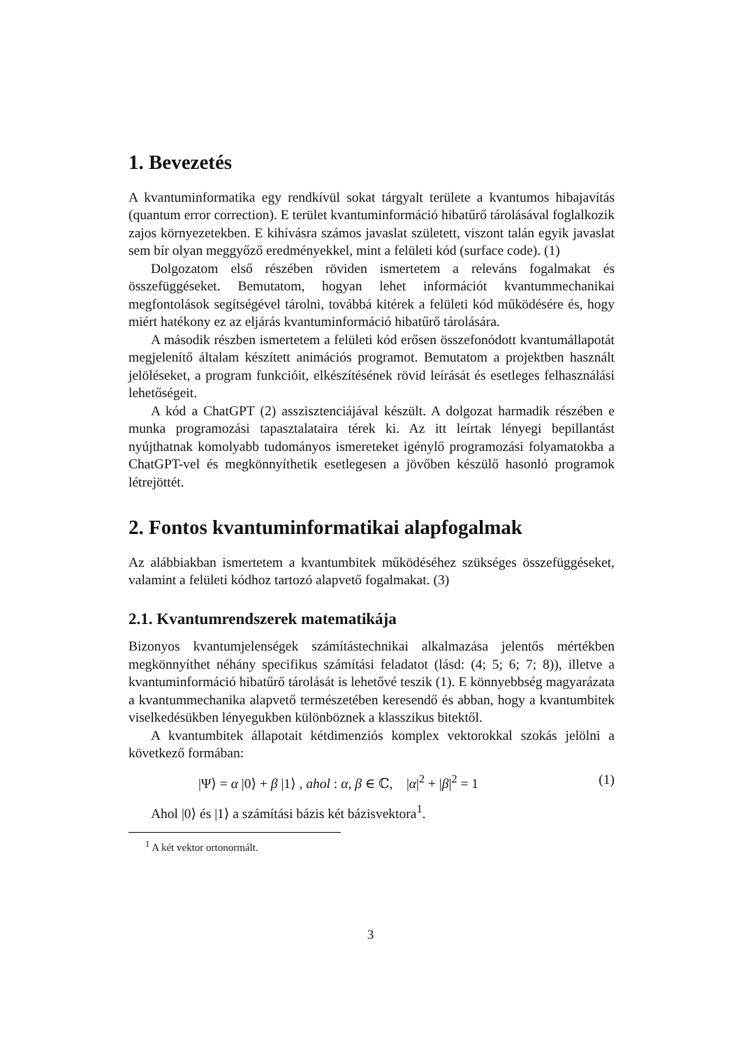1. Bevezetés
A kvantuminformatika egy rendkívül sokat tárgyalt területe a kvantumos hibajavítás (quantum error correction). E terület kvantuminformáció hibatűrő tárolásával foglalkozik zajos környezetekben. E kihívásra számos javaslat született, viszont talán egyik javaslat sem bír olyan meggyőző eredményekkel, mint a felületi kód (surface code). (1)
Dolgozatom első részében röviden ismertetem a releváns fogalmakat és összefüggéseket. Bemutatom, hogyan lehet információt kvantummechanikai megfontolások segítségével tárolni, továbbá kitérek a felületi kód működésére és, hogy miért hatékony ez az eljárás kvantuminformáció hibatűrő tárolására.
A második részben ismertetem a felületi kód erősen összefonódott kvantumállapotát megjelenítő általam készített animációs programot. Bemutatom a projektben használt jelöléseket, a program funkcióit, elkészítésének rövid leírását és esetleges felhasználási lehetőségeit.
A kód a ChatGPT (2) asszisztenciájával készült. A dolgozat harmadik részében e munka programozási tapasztalataira térek ki. Az itt leírtak lényegi bepillantást nyújthatnak komolyabb tudományos ismereteket igénylő programozási folyamatokba a ChatGPT-vel és megkönnyíthetik esetlegesen a jövőben készülő hasonló programok létrejöttét.
2. Fontos kvantuminformatikai alapfogalmak
Az alábbiakban ismertetem a kvantumbitek működéséhez szükséges összefüggéseket, valamint a felületi kódhoz tartozó alapvető fogalmakat. (3)
2.1. Kvantumrendszerek matematikája
Bizonyos kvantumjelenségek számítástechnikai alkalmazása jelentős mértékben megkönnyíthet néhány specifikus számítási feladatot (lásd: (4; 5; 6; 7; 8)), illetve a kvantuminformáció hibatűrő tárolását is lehetővé teszik (1). E könnyebbség magyarázata a kvantummechanika alapvető természetében keresendő és abban, hogy a kvantumbitek viselkedésükben lényegukben különböznek a klasszikus bitektől.
A kvantumbitek állapotait kétdimenziós komplex vektorokkal szokás jelölni a következő formában:
|Ψ⟩ = α |0⟩ + β |1⟩ , ahol : α, β ∈ ℂ, |α|<sup>2</sup> + |β|<sup>2</sup> = 1 (1)
Ahol |0⟩ és |1⟩ a számítási bázis két bázisvektora<sup>1</sup>.
<sup>1</sup> A két vektor ortonormált.
3